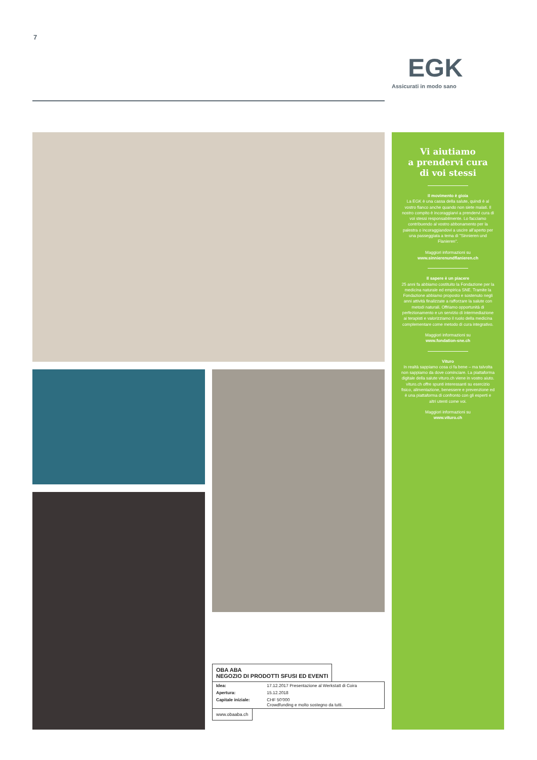7
EGK
Assicurati in modo sano
Vi aiutiamo
a prendervi cura
di voi stessi
Il movimento è gioia
La EGK è una cassa della salute, quindi è al vostro fianco anche quando non siete malati. Il nostro compito è incoraggiarvi a prendervi cura di voi stessi responsabilmente. Lo facciamo contribuendo al vostro abbonamento per la palestra o incoraggiandovi a uscire all'aperto per una passeggiata a tema di "Sinnieren und Flanieren".
Maggiori informazioni su
www.sinnierenundflanieren.ch
Il sapere è un piacere
25 anni fa abbiamo costituito la Fondazione per la medicina naturale ed empirica SNE. Tramite la Fondazione abbiamo proposto e sostenuto negli anni attività finalizzate a rafforzare la salute con metodi naturali. Offriamo opportunità di perfezionamento e un servizio di intermediazione ai terapisti e valorizziamo il ruolo della medicina complementare come metodo di cura integrativo.
Maggiori informazioni su
www.fondation-sne.ch
Vituro
In realtà sappiamo cosa ci fa bene – ma talvolta non sappiamo da dove cominciare. La piattaforma digitale della salute vituro.ch viene in vostro aiuto. vituro.ch offre spunti interessanti su esercizio fisico, alimentazione, benessere e prevenzione ed è una piattaforma di confronto con gli esperti e altri utenti come voi.
Maggiori informazioni su
www.vituro.ch
OBA ABA
NEGOZIO DI PRODOTTI SFUSI ED EVENTI
| Idea: | 17.12.2017 Presentazione al Werkstatt di Coira |
| Apertura: | 15.12.2018 |
| Capitale iniziale: | CHF 50'000 Crowdfunding e molto sostegno da tutti. |
www.obaaba.ch